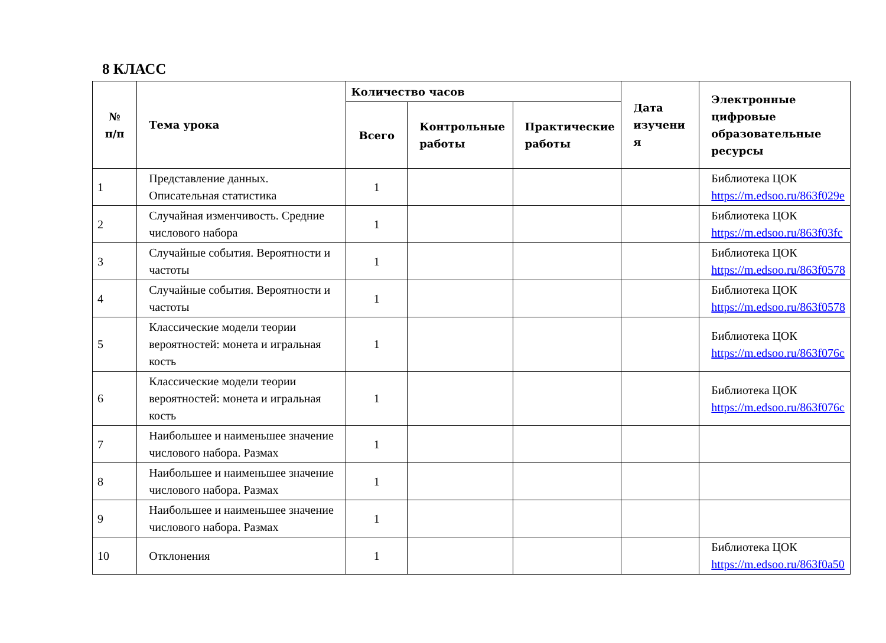8 КЛАСС
| № п/п | Тема урока | Количество часов | | | Дата изучени я | Электронные цифровые образовательные ресурсы |
| --- | --- | --- | --- | --- | --- | --- |
| | | Всего | Контрольные работы | Практические работы | | |
| 1 | Представление данных. Описательная статистика | 1 | | | | Библиотека ЦОК https://m.edsoo.ru/863f029e |
| 2 | Случайная изменчивость. Средние числового набора | 1 | | | | Библиотека ЦОК https://m.edsoo.ru/863f03fc |
| 3 | Случайные события. Вероятности и частоты | 1 | | | | Библиотека ЦОК https://m.edsoo.ru/863f0578 |
| 4 | Случайные события. Вероятности и частоты | 1 | | | | Библиотека ЦОК https://m.edsoo.ru/863f0578 |
| 5 | Классические модели теории вероятностей: монета и игральная кость | 1 | | | | Библиотека ЦОК https://m.edsoo.ru/863f076c |
| 6 | Классические модели теории вероятностей: монета и игральная кость | 1 | | | | Библиотека ЦОК https://m.edsoo.ru/863f076c |
| 7 | Наибольшее и наименьшее значение числового набора. Размах | 1 | | | | |
| 8 | Наибольшее и наименьшее значение числового набора. Размах | 1 | | | | |
| 9 | Наибольшее и наименьшее значение числового набора. Размах | 1 | | | | |
| 10 | Отклонения | 1 | | | | Библиотека ЦОК https://m.edsoo.ru/863f0a50 |